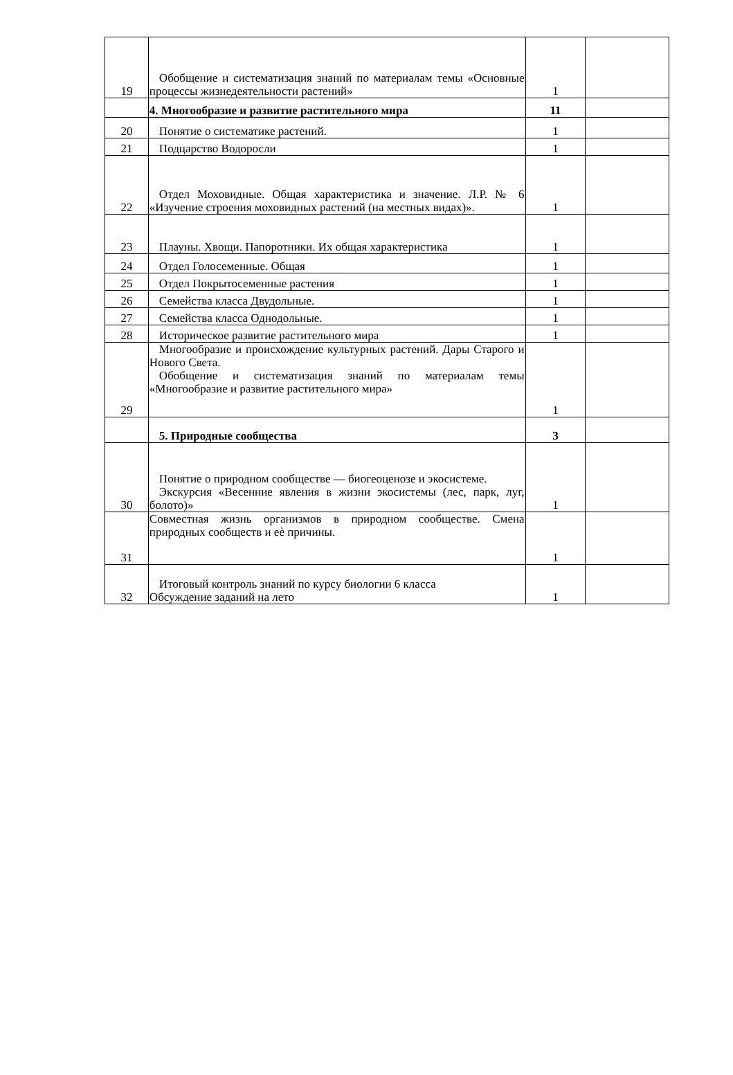| 19 | Обобщение и систематизация знаний по материалам темы «Основные процессы жизнедеятельности растений» | 1 | |
| | 4. Многообразие и развитие растительного мира | 11 | |
| 20 | Понятие о систематике растений. | 1 | |
| 21 | Подцарство Водоросли | 1 | |
| 22 | Отдел Моховидные. Общая характеристика и значение. Л.Р. № 6 «Изучение строения моховидных растений (на местных видах)». | 1 | |
| 23 | Плауны. Хвощи. Папоротники. Их общая характеристика | 1 | |
| 24 | Отдел Голосеменные. Общая | 1 | |
| 25 | Отдел Покрытосеменные растения | 1 | |
| 26 | Семейства класса Двудольные. | 1 | |
| 27 | Семейства класса Однодольные. | 1 | |
| 28 | Историческое развитие растительного мира | 1 | |
| 29 | Многообразие и происхождение культурных растений. Дары Старого и Нового Света. Обобщение и систематизация знаний по материалам темы «Многообразие и развитие растительного мира» | 1 | |
| | 5. Природные сообщества | 3 | |
| 30 | Понятие о природном сообществе — биогеоценозе и экосистеме. Экскурсия «Весенние явления в жизни экосистемы (лес, парк, луг, болото)» | 1 | |
| 31 | Совместная жизнь организмов в природном сообществе. Смена природных сообществ и еѐ причины. | 1 | |
| 32 | Итоговый контроль знаний по курсу биологии 6 класса Обсуждение заданий на лето | 1 | |